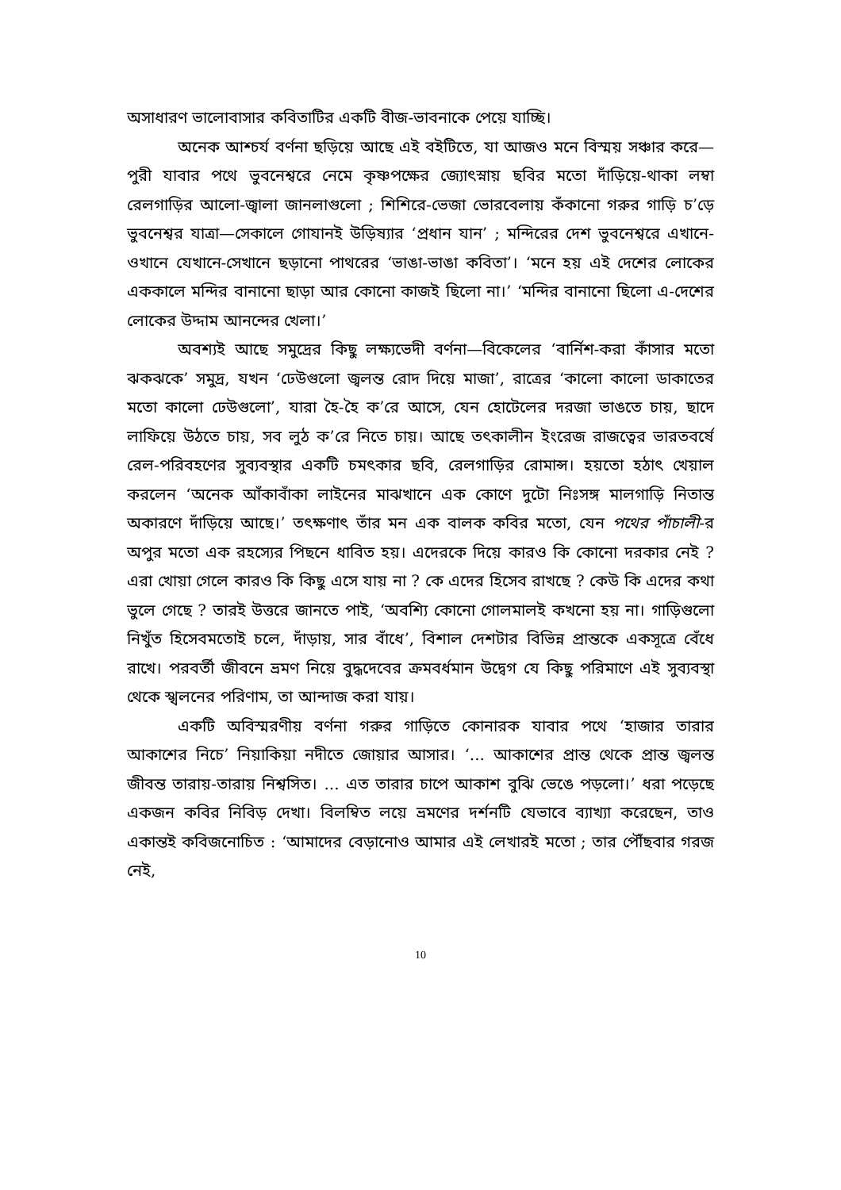অসাধারণ ভালোবাসার কবিতাটির একটি বীজ-ভাবনাকে পেয়ে যাচ্ছি।
অনেক আশ্চর্য বর্ণনা ছড়িয়ে আছে এই বইটিতে, যা আজও মনে বিস্ময় সঞ্চার করে—পুরী যাবার পথে ভুবনেশ্বরে নেমে কৃষ্ণপক্ষের জ্যোৎস্নায় ছবির মতো দাঁড়িয়ে-থাকা লম্বা রেলগাড়ির আলো-জ্বালা জানলাগুলো ; শিশিরে-ভেজা ভোরবেলায় কঁকানো গরুর গাড়ি চ’ড়ে ভুবনেশ্বর যাত্রা—সেকালে গোযানই উড়িষ্যার ‘প্রধান যান’ ; মন্দিরের দেশ ভুবনেশ্বরে এখানে-ওখানে যেখানে-সেখানে ছড়ানো পাথরের ‘ভাঙা-ভাঙা কবিতা’। ‘মনে হয় এই দেশের লোকের এককালে মন্দির বানানো ছাড়া আর কোনো কাজই ছিলো না।’ ‘মন্দির বানানো ছিলো এ-দেশের লোকের উদ্দাম আনন্দের খেলা।’
অবশ্যই আছে সমুদ্রের কিছু লক্ষ্যভেদী বর্ণনা—বিকেলের ‘বার্নিশ-করা কাঁসার মতো ঝকঝকে’ সমুদ্র, যখন ‘ঢেউগুলো জ্বলন্ত রোদ দিয়ে মাজা’, রাত্রের ‘কালো কালো ডাকাতের মতো কালো ঢেউগুলো’, যারা হৈ-হৈ ক’রে আসে, যেন হোটেলের দরজা ভাঙতে চায়, ছাদে লাফিয়ে উঠতে চায়, সব লুঠ ক’রে নিতে চায়। আছে তৎকালীন ইংরেজ রাজত্বের ভারতবর্ষে রেল-পরিবহণের সুব্যবস্থার একটি চমৎকার ছবি, রেলগাড়ির রোমান্স। হয়তো হঠাৎ খেয়াল করলেন ‘অনেক আঁকাবাঁকা লাইনের মাঝখানে এক কোণে দুটো নিঃসঙ্গ মালগাড়ি নিতান্ত অকারণে দাঁড়িয়ে আছে।’ তৎক্ষণাৎ তাঁর মন এক বালক কবির মতো, যেন পথের পাঁচালী-র অপুর মতো এক রহস্যের পিছনে ধাবিত হয়। এদেরকে দিয়ে কারও কি কোনো দরকার নেই ? এরা খোয়া গেলে কারও কি কিছু এসে যায় না ? কে এদের হিসেব রাখছে ? কেউ কি এদের কথা ভুলে গেছে ? তারই উত্তরে জানতে পাই, ‘অবশ্যি কোনো গোলমালই কখনো হয় না। গাড়িগুলো নিখুঁত হিসেবমতোই চলে, দাঁড়ায়, সার বাঁধে’, বিশাল দেশটার বিভিন্ন প্রান্তকে একসূত্রে বেঁধে রাখে। পরবর্তী জীবনে ভ্রমণ নিয়ে বুদ্ধদেবের ক্রমবর্ধমান উদ্বেগ যে কিছু পরিমাণে এই সুব্যবস্থা থেকে স্খলনের পরিণাম, তা আন্দাজ করা যায়।
একটি অবিস্মরণীয় বর্ণনা গরুর গাড়িতে কোনারক যাবার পথে ‘হাজার তারার আকাশের নিচে’ নিয়াকিয়া নদীতে জোয়ার আসার। ‘... আকাশের প্রান্ত থেকে প্রান্ত জ্বলন্ত জীবন্ত তারায়-তারায় নিশ্বসিত। ... এত তারার চাপে আকাশ বুঝি ভেঙে পড়লো।’ ধরা পড়েছে একজন কবির নিবিড় দেখা। বিলম্বিত লয়ে ভ্রমণের দর্শনটি যেভাবে ব্যাখ্যা করেছেন, তাও একান্তই কবিজনোচিত : ‘আমাদের বেড়ানোও আমার এই লেখারই মতো ; তার পৌঁছবার গরজ নেই,
10